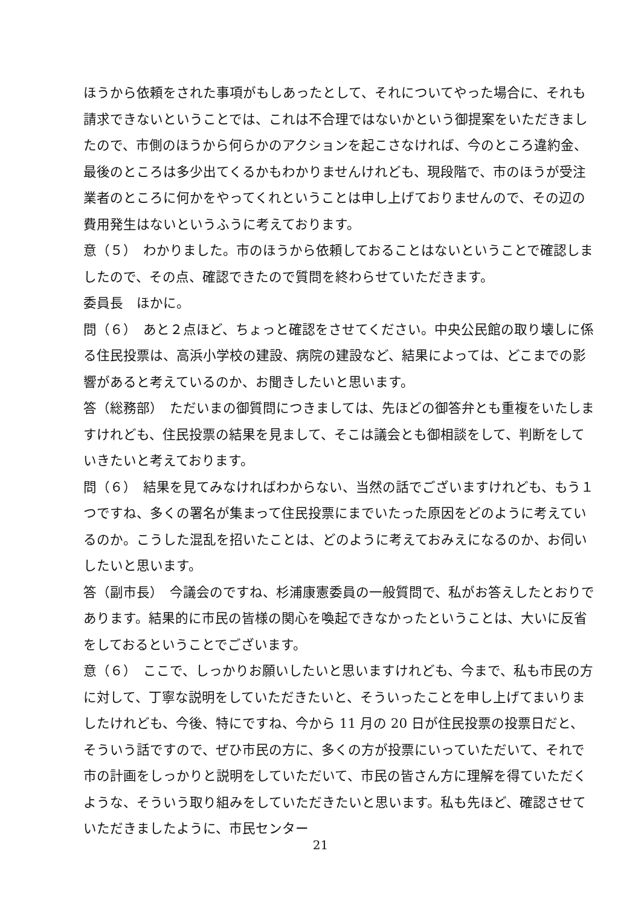ほうから依頼をされた事項がもしあったとして、それについてやった場合に、それも請求できないということでは、これは不合理ではないかという御提案をいただきましたので、市側のほうから何らかのアクションを起こさなければ、今のところ違約金、最後のところは多少出てくるかもわかりませんけれども、現段階で、市のほうが受注業者のところに何かをやってくれということは申し上げておりませんので、その辺の費用発生はないというふうに考えております。
意（５）　わかりました。市のほうから依頼しておることはないということで確認しましたので、その点、確認できたので質問を終わらせていただきます。
委員長　ほかに。
問（６）　あと２点ほど、ちょっと確認をさせてください。中央公民館の取り壊しに係る住民投票は、高浜小学校の建設、病院の建設など、結果によっては、どこまでの影響があると考えているのか、お聞きしたいと思います。
答（総務部）　ただいまの御質問につきましては、先ほどの御答弁とも重複をいたしますけれども、住民投票の結果を見まして、そこは議会とも御相談をして、判断をしていきたいと考えております。
問（６）　結果を見てみなければわからない、当然の話でございますけれども、もう１つですね、多くの署名が集まって住民投票にまでいたった原因をどのように考えているのか。こうした混乱を招いたことは、どのように考えておみえになるのか、お伺いしたいと思います。
答（副市長）　今議会のですね、杉浦康憲委員の一般質問で、私がお答えしたとおりであります。結果的に市民の皆様の関心を喚起できなかったということは、大いに反省をしておるということでございます。
意（６）　ここで、しっかりお願いしたいと思いますけれども、今まで、私も市民の方に対して、丁寧な説明をしていただきたいと、そういったことを申し上げてまいりましたけれども、今後、特にですね、今から 11 月の 20 日が住民投票の投票日だと、そういう話ですので、ぜひ市民の方に、多くの方が投票にいっていただいて、それで市の計画をしっかりと説明をしていただいて、市民の皆さん方に理解を得ていただくような、そういう取り組みをしていただきたいと思います。私も先ほど、確認させていただきましたように、市民センター
21